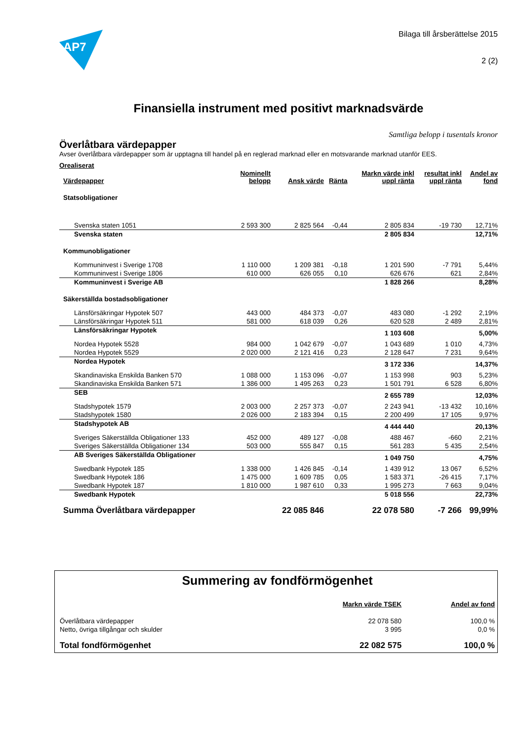AP7
Bilaga till årsberättelse 2015
2 (2)
Finansiella instrument med positivt marknadsvärde
Samtliga belopp i tusentals kronor
Överlåtbara värdepapper
Avser överlåtbara värdepapper som är upptagna till handel på en reglerad marknad eller en motsvarande marknad utanför EES.
Orealiserat
| Värdepapper | Nominellt belopp | Ansk värde | Ränta | Markn värde inkl uppl ränta | resultat inkl uppl ränta | Andel av fond |
| --- | --- | --- | --- | --- | --- | --- |
| Statsobligationer | | | | | | |
| Svenska staten 1051 | 2 593 300 | 2 825 564 | -0,44 | 2 805 834 | -19 730 | 12,71% |
| Svenska staten | | | | 2 805 834 | | 12,71% |
| Kommunobligationer | | | | | | |
| Kommuninvest i Sverige 1708 | 1 110 000 | 1 209 381 | -0,18 | 1 201 590 | -7 791 | 5,44% |
| Kommuninvest i Sverige 1806 | 610 000 | 626 055 | 0,10 | 626 676 | 621 | 2,84% |
| Kommuninvest i Sverige AB | | | | 1 828 266 | | 8,28% |
| Säkerställda bostadsobligationer | | | | | | |
| Länsförsäkringar Hypotek 507 | 443 000 | 484 373 | -0,07 | 483 080 | -1 292 | 2,19% |
| Länsförsäkringar Hypotek 511 | 581 000 | 618 039 | 0,26 | 620 528 | 2 489 | 2,81% |
| Länsförsäkringar Hypotek | | | | 1 103 608 | | 5,00% |
| Nordea Hypotek 5528 | 984 000 | 1 042 679 | -0,07 | 1 043 689 | 1 010 | 4,73% |
| Nordea Hypotek 5529 | 2 020 000 | 2 121 416 | 0,23 | 2 128 647 | 7 231 | 9,64% |
| Nordea Hypotek | | | | 3 172 336 | | 14,37% |
| Skandinaviska Enskilda Banken 570 | 1 088 000 | 1 153 096 | -0,07 | 1 153 998 | 903 | 5,23% |
| Skandinaviska Enskilda Banken 571 | 1 386 000 | 1 495 263 | 0,23 | 1 501 791 | 6 528 | 6,80% |
| SEB | | | | 2 655 789 | | 12,03% |
| Stadshypotek 1579 | 2 003 000 | 2 257 373 | -0,07 | 2 243 941 | -13 432 | 10,16% |
| Stadshypotek 1580 | 2 026 000 | 2 183 394 | 0,15 | 2 200 499 | 17 105 | 9,97% |
| Stadshypotek AB | | | | 4 444 440 | | 20,13% |
| Sveriges Säkerställda Obligationer 133 | 452 000 | 489 127 | -0,08 | 488 467 | -660 | 2,21% |
| Sveriges Säkerställda Obligationer 134 | 503 000 | 555 847 | 0,15 | 561 283 | 5 435 | 2,54% |
| AB Sveriges Säkerställda Obligationer | | | | 1 049 750 | | 4,75% |
| Swedbank Hypotek 185 | 1 338 000 | 1 426 845 | -0,14 | 1 439 912 | 13 067 | 6,52% |
| Swedbank Hypotek 186 | 1 475 000 | 1 609 785 | 0,05 | 1 583 371 | -26 415 | 7,17% |
| Swedbank Hypotek 187 | 1 810 000 | 1 987 610 | 0,33 | 1 995 273 | 7 663 | 9,04% |
| Swedbank Hypotek | | | | 5 018 556 | | 22,73% |
| Summa Överlåtbara värdepapper | | 22 085 846 | | 22 078 580 | -7 266 | 99,99% |
Summering av fondförmögenhet
| | Markn värde TSEK | Andel av fond |
| --- | --- | --- |
| Överlåtbara värdepapper | 22 078 580 | 100,0 % |
| Netto, övriga tillgångar och skulder | 3 995 | 0,0 % |
| Total fondförmögenhet | 22 082 575 | 100,0 % |